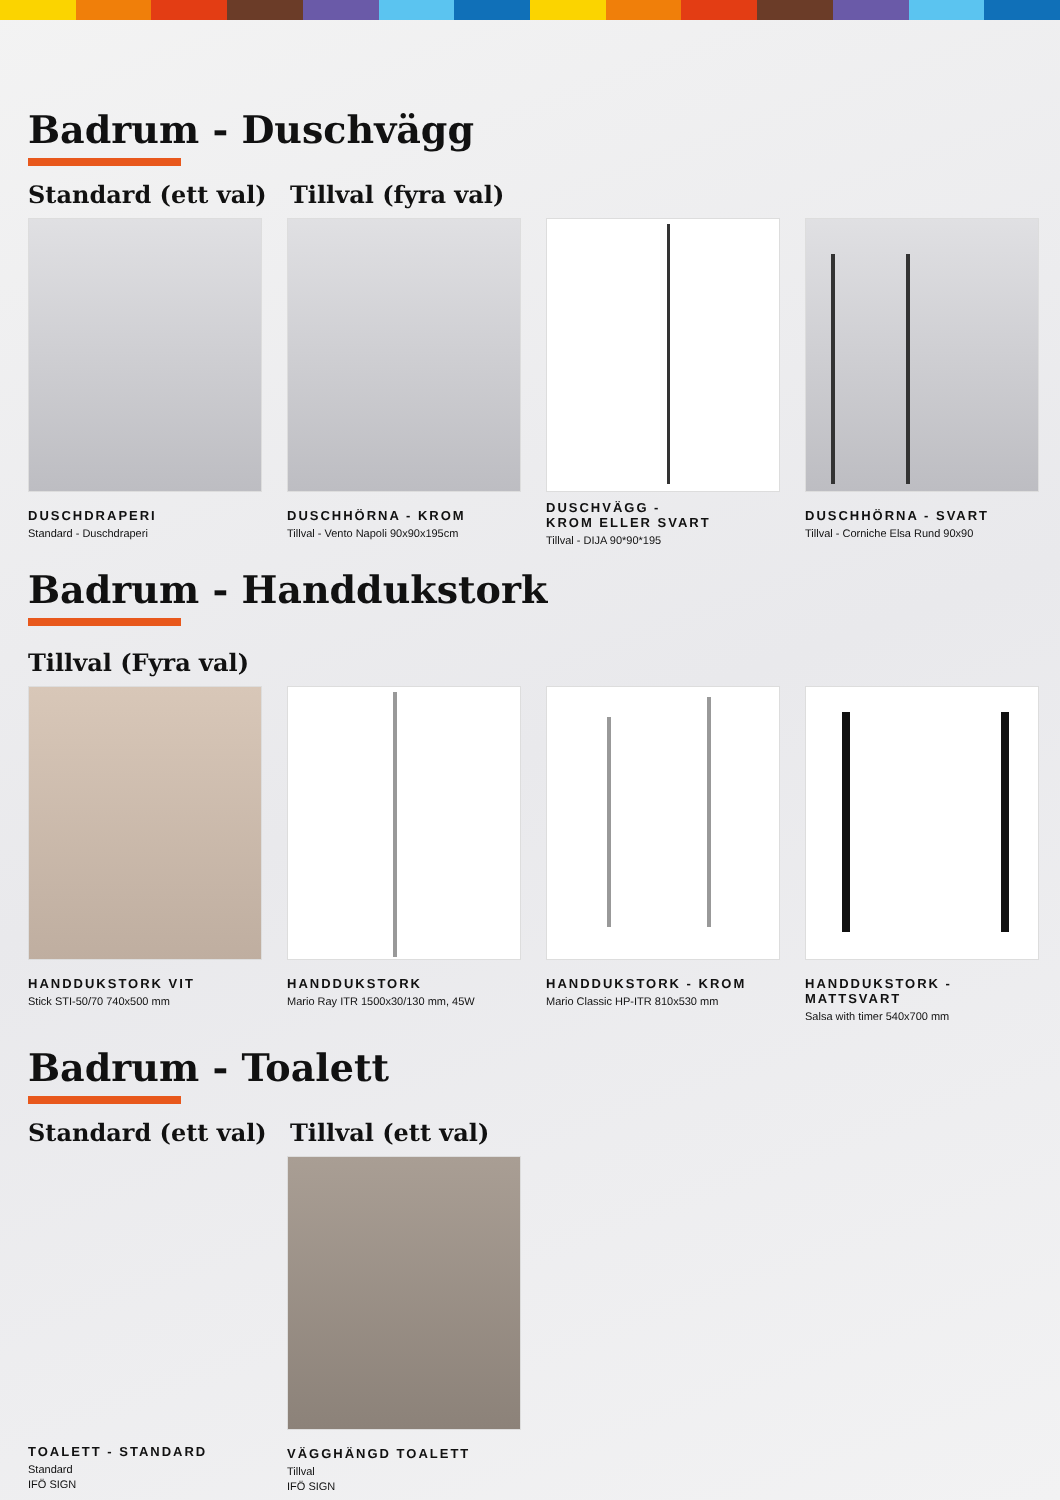Badrum - Duschvägg
Standard (ett val) Tillval (fyra val)
DUSCHDRAPERI
Standard - Duschdraperi
DUSCHHÖRNA - KROM
Tillval - Vento Napoli 90x90x195cm
DUSCHVÄGG -
KROM ELLER SVART
Tillval - DIJA 90*90*195
DUSCHHÖRNA - SVART
Tillval - Corniche Elsa Rund 90x90
Badrum - Handdukstork
Tillval (Fyra val)
HANDDUKSTORK VIT
Stick STI-50/70 740x500 mm
HANDDUKSTORK
Mario Ray ITR 1500x30/130 mm, 45W
HANDDUKSTORK - KROM
Mario Classic HP-ITR 810x530 mm
HANDDUKSTORK - MATTSVART
Salsa with timer 540x700 mm
Badrum - Toalett
Standard (ett val) Tillval (ett val)
TOALETT - STANDARD
Standard
IFÖ SIGN
VÄGGHÄNGD TOALETT
Tillval
IFÖ SIGN